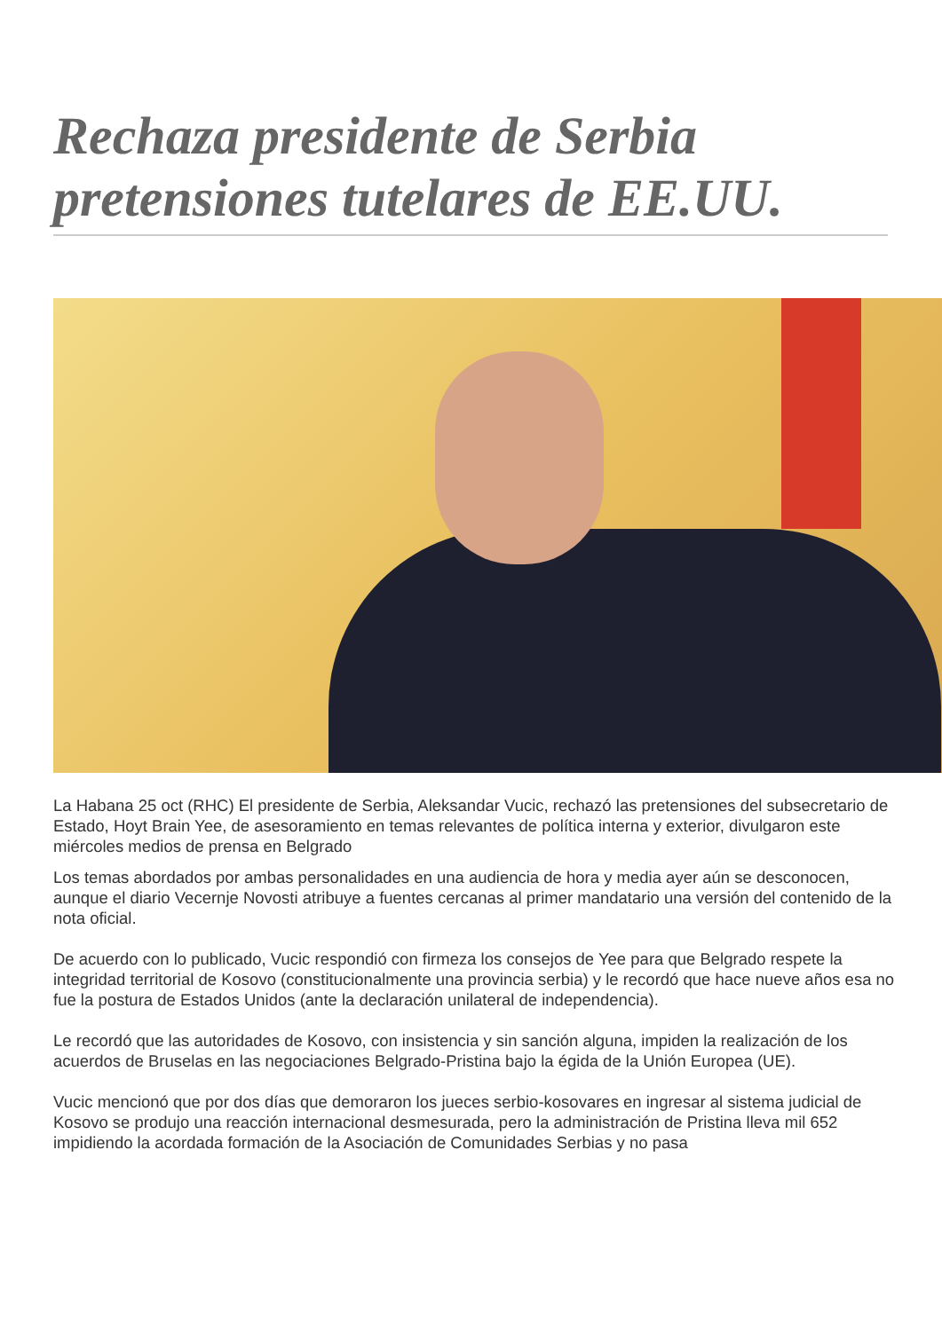Rechaza presidente de Serbia pretensiones tutelares de EE.UU.
La Habana 25 oct (RHC) El presidente de Serbia, Aleksandar Vucic, rechazó las pretensiones del subsecretario de Estado, Hoyt Brain Yee, de asesoramiento en temas relevantes de política interna y exterior, divulgaron este miércoles medios de prensa en Belgrado
Los temas abordados por ambas personalidades en una audiencia de hora y media ayer aún se desconocen, aunque el diario Vecernje Novosti atribuye a fuentes cercanas al primer mandatario una versión del contenido de la nota oficial.
De acuerdo con lo publicado, Vucic respondió con firmeza los consejos de Yee para que Belgrado respete la integridad territorial de Kosovo (constitucionalmente una provincia serbia) y le recordó que hace nueve años esa no fue la postura de Estados Unidos (ante la declaración unilateral de independencia).
Le recordó que las autoridades de Kosovo, con insistencia y sin sanción alguna, impiden la realización de los acuerdos de Bruselas en las negociaciones Belgrado-Pristina bajo la égida de la Unión Europea (UE).
Vucic mencionó que por dos días que demoraron los jueces serbio-kosovares en ingresar al sistema judicial de Kosovo se produjo una reacción internacional desmesurada, pero la administración de Pristina lleva mil 652 impidiendo la acordada formación de la Asociación de Comunidades Serbias y no pasa